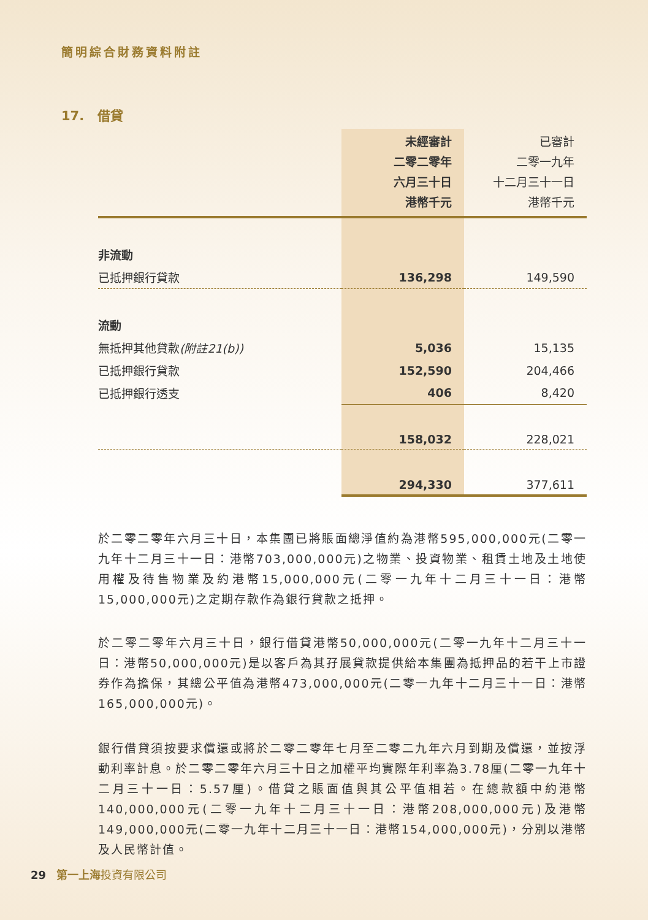簡明綜合財務資料附註
17. 借貸
| | 未經審計 二零二零年 六月三十日 港幣千元 | 已審計 二零一九年 十二月三十一日 港幣千元 |
| --- | --- | --- |
| 非流動 | | |
| 已抵押銀行貸款 | 136,298 | 149,590 |
| 流動 | | |
| 無抵押其他貸款 (附註21(b)) | 5,036 | 15,135 |
| 已抵押銀行貸款 | 152,590 | 204,466 |
| 已抵押銀行透支 | 406 | 8,420 |
| | 158,032 | 228,021 |
| | 294,330 | 377,611 |
於二零二零年六月三十日，本集團已將賬面總淨值約為港幣595,000,000元(二零一九年十二月三十一日：港幣703,000,000元)之物業、投資物業、租賃土地及土地使用權及待售物業及約港幣15,000,000元(二零一九年十二月三十一日：港幣15,000,000元)之定期存款作為銀行貸款之抵押。
於二零二零年六月三十日，銀行借貸港幣50,000,000元(二零一九年十二月三十一日：港幣50,000,000元)是以客戶為其孖展貸款提供給本集團為抵押品的若干上市證券作為擔保，其總公平值為港幣473,000,000元(二零一九年十二月三十一日：港幣165,000,000元)。
銀行借貸須按要求償還或將於二零二零年七月至二零二九年六月到期及償還，並按浮動利率計息。於二零二零年六月三十日之加權平均實際年利率為3.78厘(二零一九年十二月三十一日：5.57厘)。借貸之賬面值與其公平值相若。在總款額中約港幣140,000,000元(二零一九年十二月三十一日：港幣208,000,000元)及港幣149,000,000元(二零一九年十二月三十一日：港幣154,000,000元)，分別以港幣及人民幣計值。
29 第一上海投資有限公司